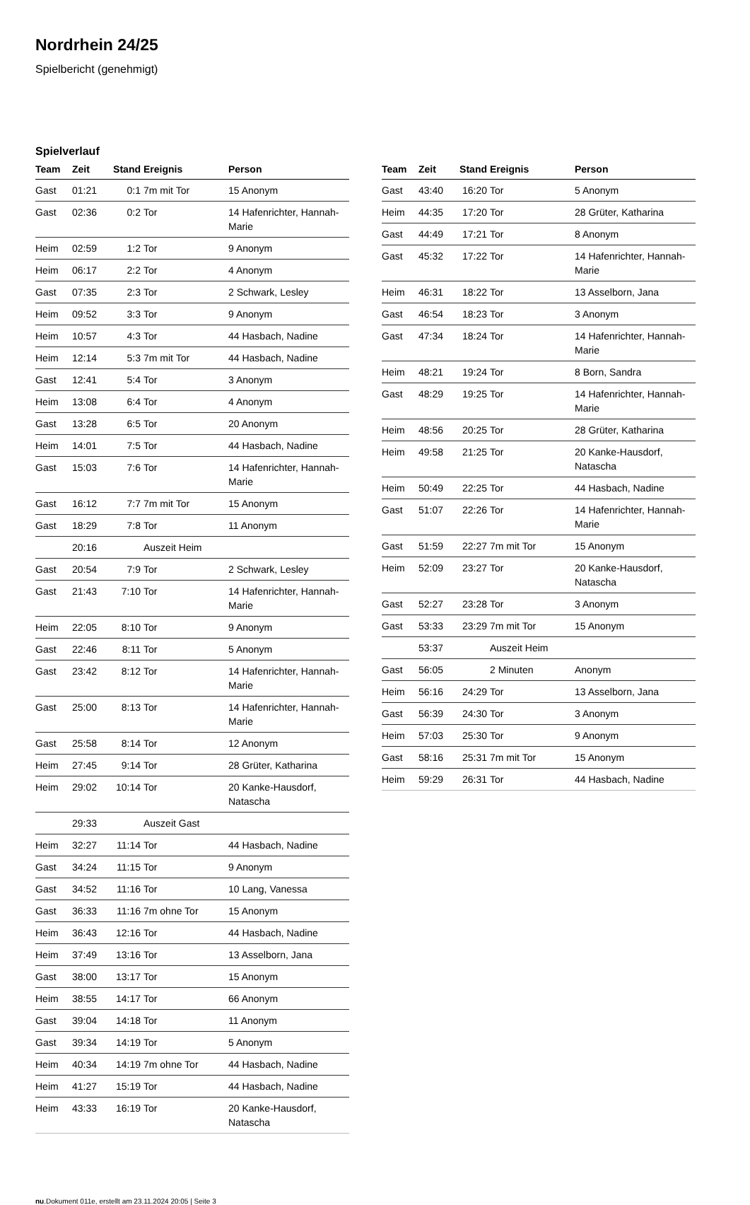Nordrhein 24/25
Spielbericht (genehmigt)
Spielverlauf
| Team | Zeit | Stand | Ereignis | Person |
| --- | --- | --- | --- | --- |
| Gast | 01:21 | 0:1 | 7m mit Tor | 15 Anonym |
| Gast | 02:36 | 0:2 | Tor | 14 Hafenrichter, Hannah-Marie |
| Heim | 02:59 | 1:2 | Tor | 9 Anonym |
| Heim | 06:17 | 2:2 | Tor | 4 Anonym |
| Gast | 07:35 | 2:3 | Tor | 2 Schwark, Lesley |
| Heim | 09:52 | 3:3 | Tor | 9 Anonym |
| Heim | 10:57 | 4:3 | Tor | 44 Hasbach, Nadine |
| Heim | 12:14 | 5:3 | 7m mit Tor | 44 Hasbach, Nadine |
| Gast | 12:41 | 5:4 | Tor | 3 Anonym |
| Heim | 13:08 | 6:4 | Tor | 4 Anonym |
| Gast | 13:28 | 6:5 | Tor | 20 Anonym |
| Heim | 14:01 | 7:5 | Tor | 44 Hasbach, Nadine |
| Gast | 15:03 | 7:6 | Tor | 14 Hafenrichter, Hannah-Marie |
| Gast | 16:12 | 7:7 | 7m mit Tor | 15 Anonym |
| Gast | 18:29 | 7:8 | Tor | 11 Anonym |
| | 20:16 | | Auszeit Heim | |
| Gast | 20:54 | 7:9 | Tor | 2 Schwark, Lesley |
| Gast | 21:43 | 7:10 | Tor | 14 Hafenrichter, Hannah-Marie |
| Heim | 22:05 | 8:10 | Tor | 9 Anonym |
| Gast | 22:46 | 8:11 | Tor | 5 Anonym |
| Gast | 23:42 | 8:12 | Tor | 14 Hafenrichter, Hannah-Marie |
| Gast | 25:00 | 8:13 | Tor | 14 Hafenrichter, Hannah-Marie |
| Gast | 25:58 | 8:14 | Tor | 12 Anonym |
| Heim | 27:45 | 9:14 | Tor | 28 Grüter, Katharina |
| Heim | 29:02 | 10:14 | Tor | 20 Kanke-Hausdorf, Natascha |
| | 29:33 | | Auszeit Gast | |
| Heim | 32:27 | 11:14 | Tor | 44 Hasbach, Nadine |
| Gast | 34:24 | 11:15 | Tor | 9 Anonym |
| Gast | 34:52 | 11:16 | Tor | 10 Lang, Vanessa |
| Gast | 36:33 | 11:16 | 7m ohne Tor | 15 Anonym |
| Heim | 36:43 | 12:16 | Tor | 44 Hasbach, Nadine |
| Heim | 37:49 | 13:16 | Tor | 13 Asselborn, Jana |
| Gast | 38:00 | 13:17 | Tor | 15 Anonym |
| Heim | 38:55 | 14:17 | Tor | 66 Anonym |
| Gast | 39:04 | 14:18 | Tor | 11 Anonym |
| Gast | 39:34 | 14:19 | Tor | 5 Anonym |
| Heim | 40:34 | 14:19 | 7m ohne Tor | 44 Hasbach, Nadine |
| Heim | 41:27 | 15:19 | Tor | 44 Hasbach, Nadine |
| Heim | 43:33 | 16:19 | Tor | 20 Kanke-Hausdorf, Natascha |
| Team | Zeit | Stand | Ereignis | Person |
| --- | --- | --- | --- | --- |
| Gast | 43:40 | 16:20 | Tor | 5 Anonym |
| Heim | 44:35 | 17:20 | Tor | 28 Grüter, Katharina |
| Gast | 44:49 | 17:21 | Tor | 8 Anonym |
| Gast | 45:32 | 17:22 | Tor | 14 Hafenrichter, Hannah-Marie |
| Heim | 46:31 | 18:22 | Tor | 13 Asselborn, Jana |
| Gast | 46:54 | 18:23 | Tor | 3 Anonym |
| Gast | 47:34 | 18:24 | Tor | 14 Hafenrichter, Hannah-Marie |
| Heim | 48:21 | 19:24 | Tor | 8 Born, Sandra |
| Gast | 48:29 | 19:25 | Tor | 14 Hafenrichter, Hannah-Marie |
| Heim | 48:56 | 20:25 | Tor | 28 Grüter, Katharina |
| Heim | 49:58 | 21:25 | Tor | 20 Kanke-Hausdorf, Natascha |
| Heim | 50:49 | 22:25 | Tor | 44 Hasbach, Nadine |
| Gast | 51:07 | 22:26 | Tor | 14 Hafenrichter, Hannah-Marie |
| Gast | 51:59 | 22:27 | 7m mit Tor | 15 Anonym |
| Heim | 52:09 | 23:27 | Tor | 20 Kanke-Hausdorf, Natascha |
| Gast | 52:27 | 23:28 | Tor | 3 Anonym |
| Gast | 53:33 | 23:29 | 7m mit Tor | 15 Anonym |
| | 53:37 | | Auszeit Heim | |
| Gast | 56:05 | | 2 Minuten | Anonym |
| Heim | 56:16 | 24:29 | Tor | 13 Asselborn, Jana |
| Gast | 56:39 | 24:30 | Tor | 3 Anonym |
| Heim | 57:03 | 25:30 | Tor | 9 Anonym |
| Gast | 58:16 | 25:31 | 7m mit Tor | 15 Anonym |
| Heim | 59:29 | 26:31 | Tor | 44 Hasbach, Nadine |
nu.Dokument 011e, erstellt am 23.11.2024 20:05 | Seite 3